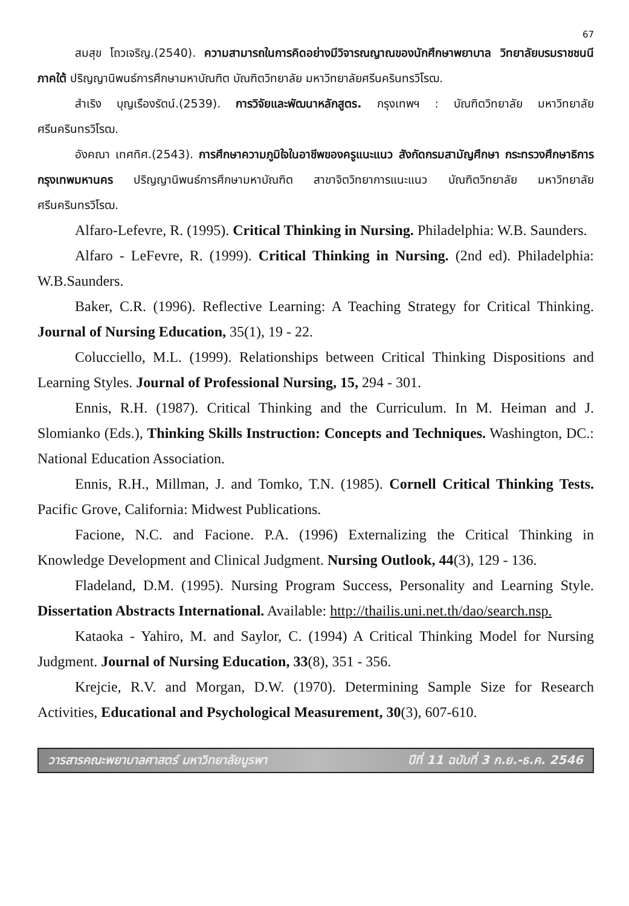67
สมสุข โถวเจริญ.(2540). ความสามารถในการคิดอย่างมีวิจารณญาณของนักศึกษาพยาบาล วิทยาลัยบรมราชชนนีภาคใต้ ปริญญานิพนธ์การศึกษามหาบัณฑิต บัณฑิตวิทยาลัย มหาวิทยาลัยศรีนครินทรวิโรฒ.
สำเริง บุญเรืองรัตน์.(2539). การวิจัยและพัฒนาหลักสูตร. กรุงเทพฯ : บัณฑิตวิทยาลัย มหาวิทยาลัยศรีนครินทรวิโรฒ.
อังคณา เทศทิศ.(2543). การศึกษาความภูมิใจในอาชีพของครูแนะแนว สังกัดกรมสามัญศึกษา กระทรวงศึกษาธิการ กรุงเทพมหานคร ปริญญานิพนธ์การศึกษามหาบัณฑิต สาขาจิตวิทยาการแนะแนว บัณฑิตวิทยาลัย มหาวิทยาลัยศรีนครินทรวิโรฒ.
Alfaro-Lefevre, R. (1995). Critical Thinking in Nursing. Philadelphia: W.B. Saunders.
Alfaro - LeFevre, R. (1999). Critical Thinking in Nursing. (2nd ed). Philadelphia: W.B.Saunders.
Baker, C.R. (1996). Reflective Learning: A Teaching Strategy for Critical Thinking. Journal of Nursing Education, 35(1), 19 - 22.
Colucciello, M.L. (1999). Relationships between Critical Thinking Dispositions and Learning Styles. Journal of Professional Nursing, 15, 294 - 301.
Ennis, R.H. (1987). Critical Thinking and the Curriculum. In M. Heiman and J. Slomianko (Eds.), Thinking Skills Instruction: Concepts and Techniques. Washington, DC.: National Education Association.
Ennis, R.H., Millman, J. and Tomko, T.N. (1985). Cornell Critical Thinking Tests. Pacific Grove, California: Midwest Publications.
Facione, N.C. and Facione. P.A. (1996) Externalizing the Critical Thinking in Knowledge Development and Clinical Judgment. Nursing Outlook, 44(3), 129 - 136.
Fladeland, D.M. (1995). Nursing Program Success, Personality and Learning Style. Dissertation Abstracts International. Available: http://thailis.uni.net.th/dao/search.nsp.
Kataoka - Yahiro, M. and Saylor, C. (1994) A Critical Thinking Model for Nursing Judgment. Journal of Nursing Education, 33(8), 351 - 356.
Krejcie, R.V. and Morgan, D.W. (1970). Determining Sample Size for Research Activities, Educational and Psychological Measurement, 30(3), 607-610.
วารสารคณะพยาบาลศาสตร์ มหาวิทยาลัยบูรพา ปีที่ 11 ฉบับที่ 3 ก.ย.-ธ.ค. 2546